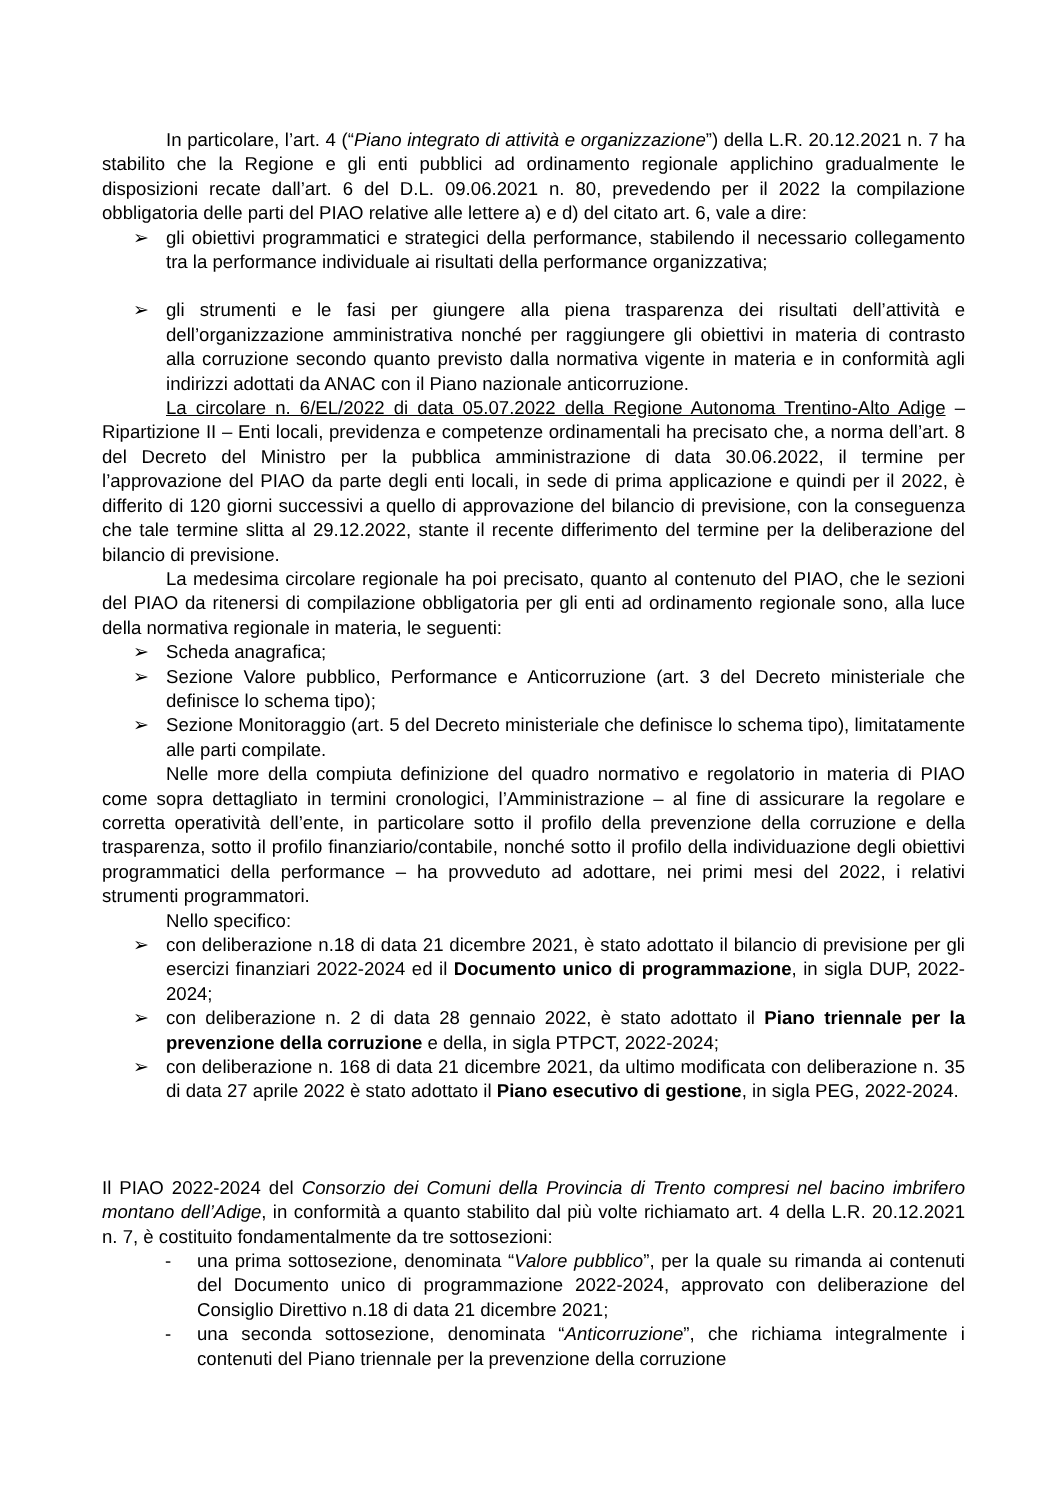In particolare, l’art. 4 (“Piano integrato di attività e organizzazione”) della L.R. 20.12.2021 n. 7 ha stabilito che la Regione e gli enti pubblici ad ordinamento regionale applichino gradualmente le disposizioni recate dall’art. 6 del D.L. 09.06.2021 n. 80, prevedendo per il 2022 la compilazione obbligatoria delle parti del PIAO relative alle lettere a) e d) del citato art. 6, vale a dire:
➢ gli obiettivi programmatici e strategici della performance, stabilendo il necessario collegamento tra la performance individuale ai risultati della performance organizzativa;
➢ gli strumenti e le fasi per giungere alla piena trasparenza dei risultati dell’attività e dell’organizzazione amministrativa nonché per raggiungere gli obiettivi in materia di contrasto alla corruzione secondo quanto previsto dalla normativa vigente in materia e in conformità agli indirizzi adottati da ANAC con il Piano nazionale anticorruzione.
La circolare n. 6/EL/2022 di data 05.07.2022 della Regione Autonoma Trentino-Alto Adige – Ripartizione II – Enti locali, previdenza e competenze ordinamentali ha precisato che, a norma dell’art. 8 del Decreto del Ministro per la pubblica amministrazione di data 30.06.2022, il termine per l’approvazione del PIAO da parte degli enti locali, in sede di prima applicazione e quindi per il 2022, è differito di 120 giorni successivi a quello di approvazione del bilancio di previsione, con la conseguenza che tale termine slitta al 29.12.2022, stante il recente differimento del termine per la deliberazione del bilancio di previsione.
La medesima circolare regionale ha poi precisato, quanto al contenuto del PIAO, che le sezioni del PIAO da ritenersi di compilazione obbligatoria per gli enti ad ordinamento regionale sono, alla luce della normativa regionale in materia, le seguenti:
➢ Scheda anagrafica;
➢ Sezione Valore pubblico, Performance e Anticorruzione (art. 3 del Decreto ministeriale che definisce lo schema tipo);
➢ Sezione Monitoraggio (art. 5 del Decreto ministeriale che definisce lo schema tipo), limitatamente alle parti compilate.
Nelle more della compiuta definizione del quadro normativo e regolatorio in materia di PIAO come sopra dettagliato in termini cronologici, l’Amministrazione – al fine di assicurare la regolare e corretta operatività dell’ente, in particolare sotto il profilo della prevenzione della corruzione e della trasparenza, sotto il profilo finanziario/contabile, nonché sotto il profilo della individuazione degli obiettivi programmatici della performance – ha provveduto ad adottare, nei primi mesi del 2022, i relativi strumenti programmatori.
Nello specifico:
➢ con deliberazione n.18 di data 21 dicembre 2021, è stato adottato il bilancio di previsione per gli esercizi finanziari 2022-2024 ed il Documento unico di programmazione, in sigla DUP, 2022-2024;
➢ con deliberazione n. 2 di data 28 gennaio 2022, è stato adottato il Piano triennale per la prevenzione della corruzione e della, in sigla PTPCT, 2022-2024;
➢ con deliberazione n. 168 di data 21 dicembre 2021, da ultimo modificata con deliberazione n. 35 di data 27 aprile 2022 è stato adottato il Piano esecutivo di gestione, in sigla PEG, 2022-2024.
Il PIAO 2022-2024 del Consorzio dei Comuni della Provincia di Trento compresi nel bacino imbrifero montano dell’Adige, in conformità a quanto stabilito dal più volte richiamato art. 4 della L.R. 20.12.2021 n. 7, è costituito fondamentalmente da tre sottosezioni:
- una prima sottosezione, denominata “Valore pubblico”, per la quale su rimanda ai contenuti del Documento unico di programmazione 2022-2024, approvato con deliberazione del Consiglio Direttivo n.18 di data 21 dicembre 2021;
- una seconda sottosezione, denominata “Anticorruzione”, che richiama integralmente i contenuti del Piano triennale per la prevenzione della corruzione